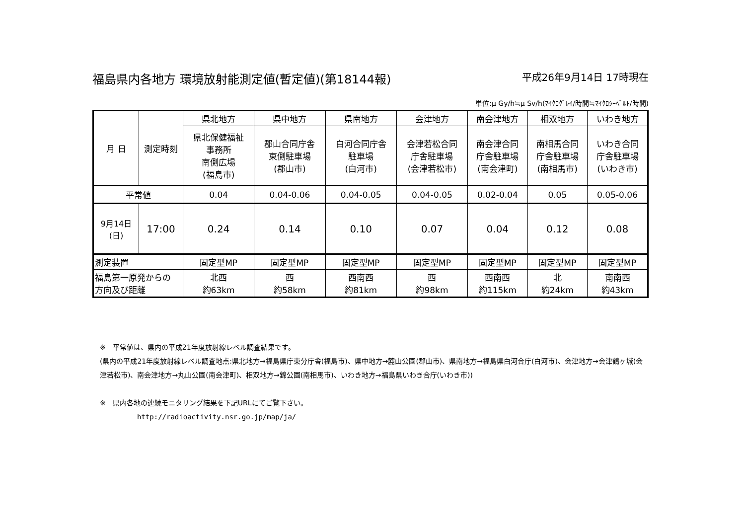福島県内各地方 環境放射能測定値(暫定値)(第18144報) 平成26年9月14日 17時現在
単位:μ Gy/h≒μ Sv/h(ﾏｲｸﾛｸﾞﾚｲ/時間≒ﾏｲｸﾛｼｰﾍﾞﾙﾄ/時間)
| 月 日 | 測定時刻 | 県北地方 | 県中地方 | 県南地方 | 会津地方 | 南会津地方 | 相双地方 | いわき地方 |
| --- | --- | --- | --- | --- | --- | --- | --- | --- |
| | | 県北保健福祉 事務所 南側広場 (福島市) | 郡山合同庁舎 東側駐車場 (郡山市) | 白河合同庁舎 駐車場 (白河市) | 会津若松合同 庁舎駐車場 (会津若松市) | 南会津合同 庁舎駐車場 (南会津町) | 南相馬合同 庁舎駐車場 (南相馬市) | いわき合同 庁舎駐車場 (いわき市) |
| 平常値 | | 0.04 | 0.04-0.06 | 0.04-0.05 | 0.04-0.05 | 0.02-0.04 | 0.05 | 0.05-0.06 |
| 9月14日 (日) | 17:00 | 0.24 | 0.14 | 0.10 | 0.07 | 0.04 | 0.12 | 0.08 |
| 測定装置 | | 固定型MP | 固定型MP | 固定型MP | 固定型MP | 固定型MP | 固定型MP | 固定型MP |
| 福島第一原発からの 方向及び距離 | | 北西 約63km | 西 約58km | 西南西 約81km | 西 約98km | 西南西 約115km | 北 約24km | 南南西 約43km |
※　平常値は、県内の平成21年度放射線レベル調査結果です。
(県内の平成21年度放射線レベル調査地点:県北地方→福島県庁東分庁舎(福島市)、県中地方→麓山公園(郡山市)、県南地方→福島県白河合庁(白河市)、会津地方→会津鶴ヶ城(会津若松市)、南会津地方→丸山公園(南会津町)、相双地方→錦公園(南相馬市)、いわき地方→福島県いわき合庁(いわき市))
※　県内各地の連続モニタリング結果を下記URLにてご覧下さい。
http://radioactivity.nsr.go.jp/map/ja/